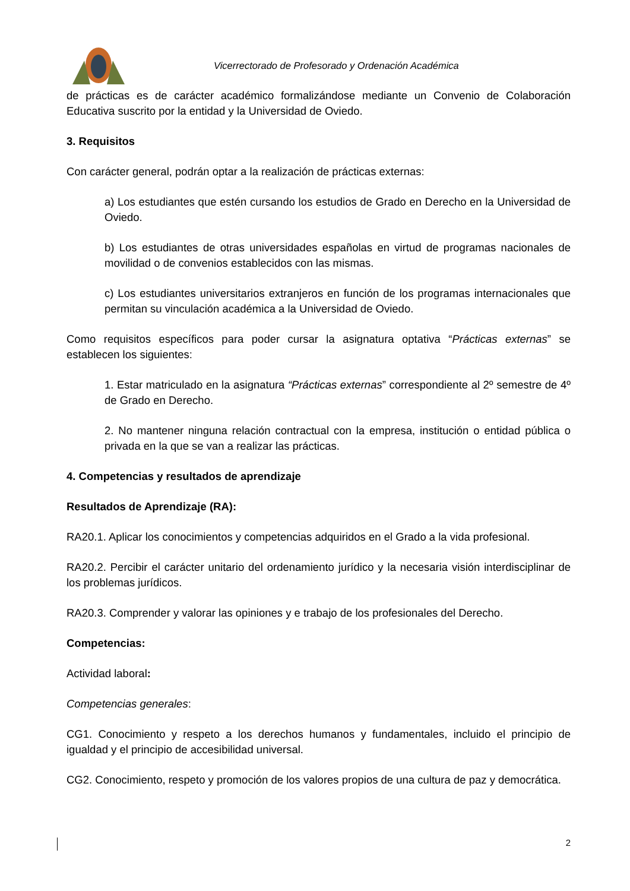Vicerrectorado de Profesorado y Ordenación Académica
de prácticas es de carácter académico formalizándose mediante un Convenio de Colaboración Educativa suscrito por la entidad y la Universidad de Oviedo.
3. Requisitos
Con carácter general, podrán optar a la realización de prácticas externas:
a) Los estudiantes que estén cursando los estudios de Grado en Derecho en la Universidad de Oviedo.
b) Los estudiantes de otras universidades españolas en virtud de programas nacionales de movilidad o de convenios establecidos con las mismas.
c) Los estudiantes universitarios extranjeros en función de los programas internacionales que permitan su vinculación académica a la Universidad de Oviedo.
Como requisitos específicos para poder cursar la asignatura optativa “Prácticas externas” se establecen los siguientes:
1. Estar matriculado en la asignatura “Prácticas externas” correspondiente al 2º semestre de 4º de Grado en Derecho.
2. No mantener ninguna relación contractual con la empresa, institución o entidad pública o privada en la que se van a realizar las prácticas.
4. Competencias y resultados de aprendizaje
Resultados de Aprendizaje (RA):
RA20.1. Aplicar los conocimientos y competencias adquiridos en el Grado a la vida profesional.
RA20.2. Percibir el carácter unitario del ordenamiento jurídico y la necesaria visión interdisciplinar de los problemas jurídicos.
RA20.3. Comprender y valorar las opiniones y e trabajo de los profesionales del Derecho.
Competencias:
Actividad laboral:
Competencias generales:
CG1. Conocimiento y respeto a los derechos humanos y fundamentales, incluido el principio de igualdad y el principio de accesibilidad universal.
CG2. Conocimiento, respeto y promoción de los valores propios de una cultura de paz y democrática.
2